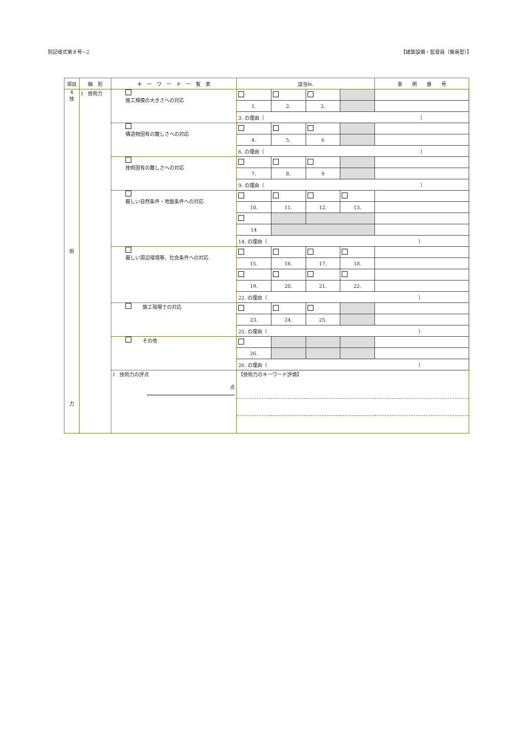別記様式第８号−2 【建築設備・監督員（簡易型）】
| 項目 | 細 別 | キ ー ワ ー ド 一 覧 表 | 該当№. | | | | 事 例 番 号 |
| --- | --- | --- | --- | --- | --- | --- | --- |
| 4 技 術 力 | I 技術力 | 施工規模の大きさへの対応 | | | | | |
| | | | 1. | 2. | 3. | | |
| | | | 3. の理由（ ） | | | | |
| | | 構造物固有の難しさへの対応 | | | | | |
| | | | 4. | 5. | 6 | | |
| | | | 6. の理由（ ） | | | | |
| | | 技術固有の難しさへの対応 | | | | | |
| | | | 7. | 8. | 9 | | |
| | | | 9. の理由（ ） | | | | |
| | | 厳しい自然条件・地盤条件への対応 | | | | | |
| | | | 10. | 11. | 12. | 13. | |
| | | | 14 | | | | |
| | | | 14. の理由（ ） | | | | |
| | | 厳しい周辺環境等、社会条件への対応 | | | | | |
| | | | 15. | 16. | 17. | 18. | |
| | | | 19. | 20. | 21. | 22. | |
| | | | 22. の理由（ ） | | | | |
| | | 施工現場での対応 | | | | | |
| | | | 23. | 24. | 25. | | |
| | | | 25. の理由（ ） | | | | |
| | | その他 | | | | | |
| | | | 26. | | | | |
| | | | 26. の理由（ ） | | | | |
| | | I 技術力の評点 点 | 【技術力のキーワード評価】 | | | | |